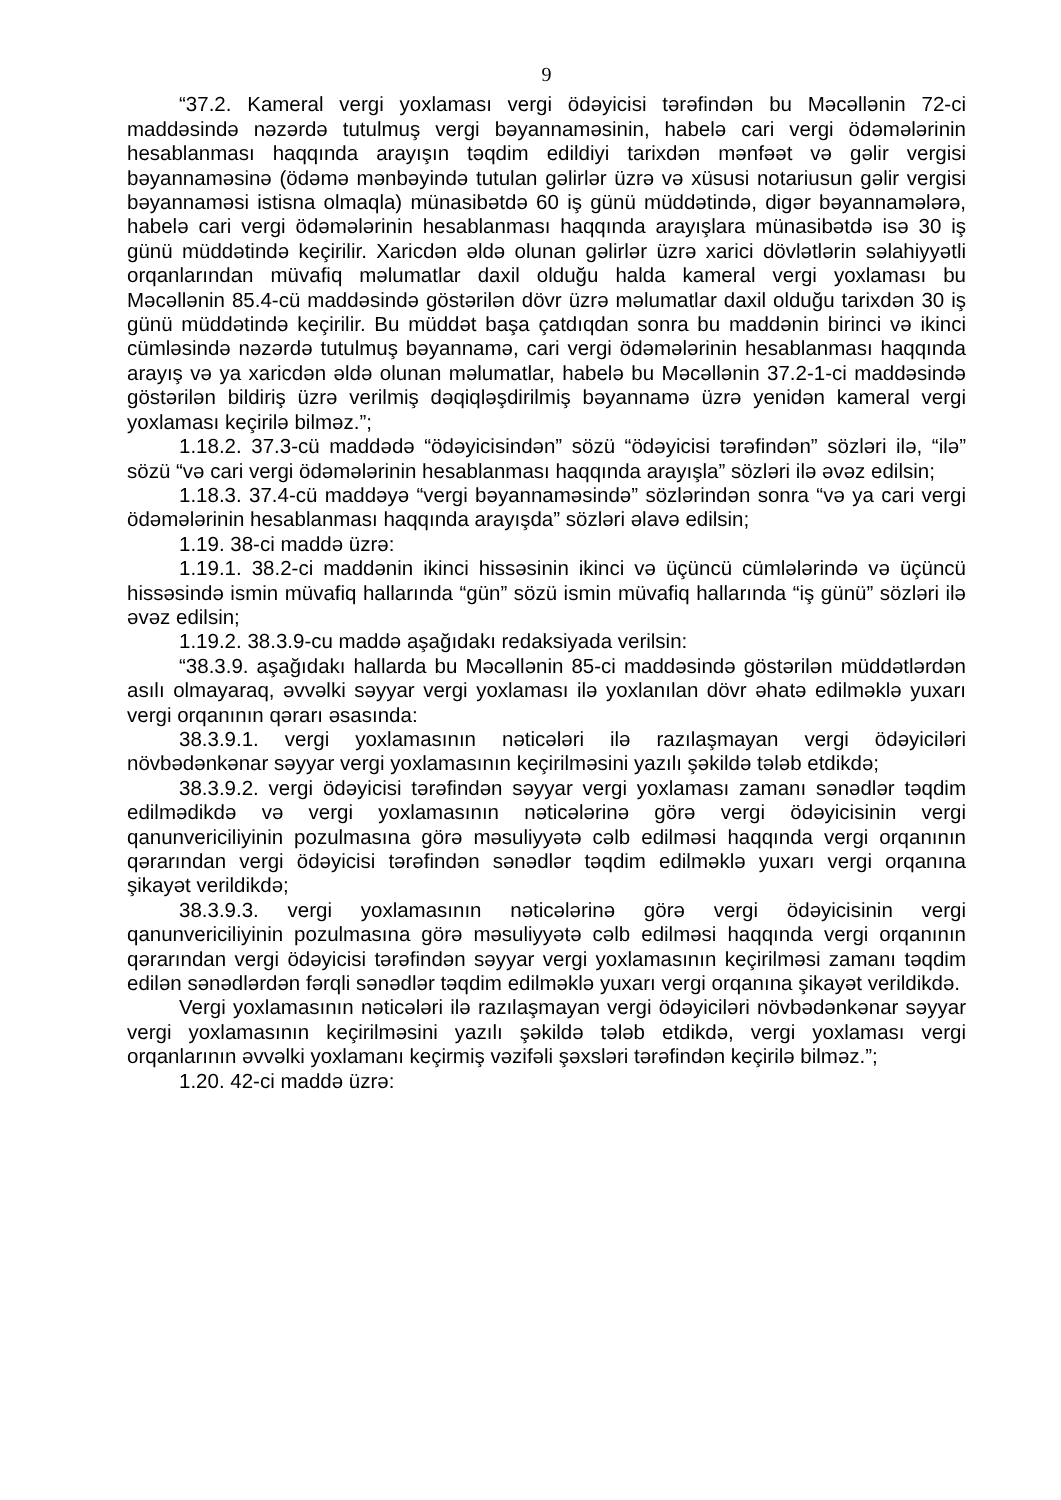9
“37.2. Kameral vergi yoxlaması vergi ödəyicisi tərəfindən bu Məcəllənin 72-ci maddəsində nəzərdə tutulmuş vergi bəyannaməsinin, habelə cari vergi ödəmələrinin hesablanması haqqında arayışın təqdim edildiyi tarixdən mənfəət və gəlir vergisi bəyannaməsinə (ödəmə mənbəyində tutulan gəlirlər üzrə və xüsusi notariusun gəlir vergisi bəyannaməsi istisna olmaqla) münasibətdə 60 iş günü müddətində, digər bəyannamələrə, habelə cari vergi ödəmələrinin hesablanması haqqında arayışlara münasibətdə isə 30 iş günü müddətində keçirilir. Xaricdən əldə olunan gəlirlər üzrə xarici dövlətlərin səlahiyyətli orqanlarından müvafiq məlumatlar daxil olduğu halda kameral vergi yoxlaması bu Məcəllənin 85.4-cü maddəsində göstərilən dövr üzrə məlumatlar daxil olduğu tarixdən 30 iş günü müddətində keçirilir. Bu müddət başa çatdıqdan sonra bu maddənin birinci və ikinci cümləsində nəzərdə tutulmuş bəyannamə, cari vergi ödəmələrinin hesablanması haqqında arayış və ya xaricdən əldə olunan məlumatlar, habelə bu Məcəllənin 37.2-1-ci maddəsində göstərilən bildiriş üzrə verilmiş dəqiqləşdirilmiş bəyannamə üzrə yenidən kameral vergi yoxlaması keçirilə bilməz.”;
1.18.2. 37.3-cü maddədə “ödəyicisindən” sözü “ödəyicisi tərəfindən” sözləri ilə, “ilə” sözü “və cari vergi ödəmələrinin hesablanması haqqında arayışla” sözləri ilə əvəz edilsin;
1.18.3. 37.4-cü maddəyə “vergi bəyannaməsində” sözlərindən sonra “və ya cari vergi ödəmələrinin hesablanması haqqında arayışda” sözləri əlavə edilsin;
1.19. 38-ci maddə üzrə:
1.19.1. 38.2-ci maddənin ikinci hissəsinin ikinci və üçüncü cümlələrində və üçüncü hissəsində ismin müvafiq hallarında “gün” sözü ismin müvafiq hallarında “iş günü” sözləri ilə əvəz edilsin;
1.19.2. 38.3.9-cu maddə aşağıdakı redaksiyada verilsin:
“38.3.9. aşağıdakı hallarda bu Məcəllənin 85-ci maddəsində göstərilən müddətlərdən asılı olmayaraq, əvvəlki səyyar vergi yoxlaması ilə yoxlanılan dövr əhatə edilməklə yuxarı vergi orqanının qərarı əsasında:
38.3.9.1. vergi yoxlamasının nəticələri ilə razılaşmayan vergi ödəyiciləri növbədənkənar səyyar vergi yoxlamasının keçirilməsini yazılı şəkildə tələb etdikdə;
38.3.9.2. vergi ödəyicisi tərəfindən səyyar vergi yoxlaması zamanı sənədlər təqdim edilmədikdə və vergi yoxlamasının nəticələrinə görə vergi ödəyicisinin vergi qanunvericiliyinin pozulmasına görə məsuliyyətə cəlb edilməsi haqqında vergi orqanının qərarından vergi ödəyicisi tərəfindən sənədlər təqdim edilməklə yuxarı vergi orqanına şikayət verildikdə;
38.3.9.3. vergi yoxlamasının nəticələrinə görə vergi ödəyicisinin vergi qanunvericiliyinin pozulmasına görə məsuliyyətə cəlb edilməsi haqqında vergi orqanının qərarından vergi ödəyicisi tərəfindən səyyar vergi yoxlamasının keçirilməsi zamanı təqdim edilən sənədlərdən fərqli sənədlər təqdim edilməklə yuxarı vergi orqanına şikayət verildikdə.
Vergi yoxlamasının nəticələri ilə razılaşmayan vergi ödəyiciləri növbədənkənar səyyar vergi yoxlamasının keçirilməsini yazılı şəkildə tələb etdikdə, vergi yoxlaması vergi orqanlarının əvvəlki yoxlamanı keçirmiş vəzifəli şəxsləri tərəfindən keçirilə bilməz.”;
1.20. 42-ci maddə üzrə: